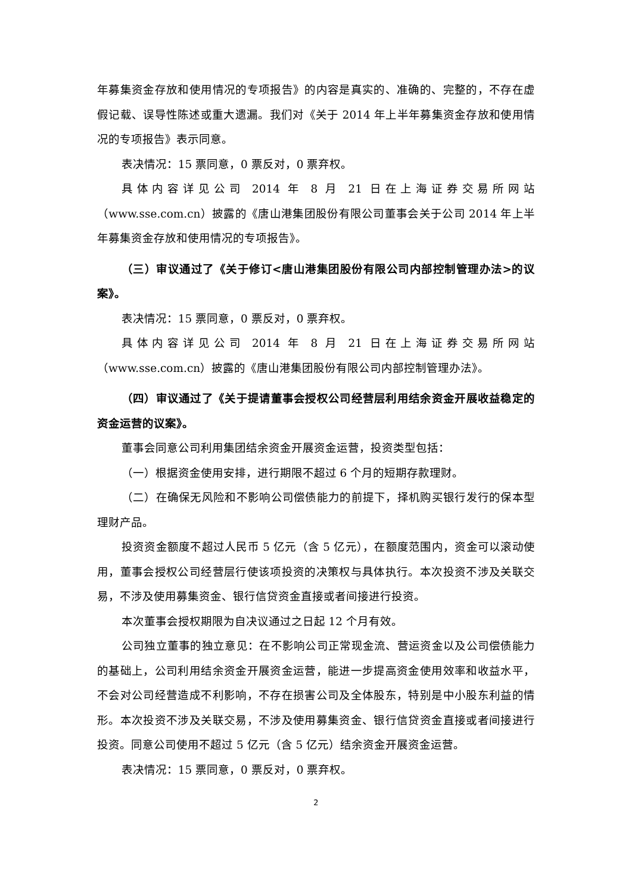年募集资金存放和使用情况的专项报告》的内容是真实的、准确的、完整的，不存在虚假记载、误导性陈述或重大遗漏。我们对《关于 2014 年上半年募集资金存放和使用情况的专项报告》表示同意。
表决情况：15 票同意，0 票反对，0 票弃权。
具体内容详见公司 2014 年 8 月 21 日在上海证券交易所网站（www.sse.com.cn）披露的《唐山港集团股份有限公司董事会关于公司 2014 年上半年募集资金存放和使用情况的专项报告》。
（三）审议通过了《关于修订<唐山港集团股份有限公司内部控制管理办法>的议案》。
表决情况：15 票同意，0 票反对，0 票弃权。
具体内容详见公司 2014 年 8 月 21 日在上海证券交易所网站（www.sse.com.cn）披露的《唐山港集团股份有限公司内部控制管理办法》。
（四）审议通过了《关于提请董事会授权公司经营层利用结余资金开展收益稳定的资金运营的议案》。
董事会同意公司利用集团结余资金开展资金运营，投资类型包括：
（一）根据资金使用安排，进行期限不超过 6 个月的短期存款理财。
（二）在确保无风险和不影响公司偿债能力的前提下，择机购买银行发行的保本型理财产品。
投资资金额度不超过人民币 5 亿元（含 5 亿元），在额度范围内，资金可以滚动使用，董事会授权公司经营层行使该项投资的决策权与具体执行。本次投资不涉及关联交易，不涉及使用募集资金、银行信贷资金直接或者间接进行投资。
本次董事会授权期限为自决议通过之日起 12 个月有效。
公司独立董事的独立意见：在不影响公司正常现金流、营运资金以及公司偿债能力的基础上，公司利用结余资金开展资金运营，能进一步提高资金使用效率和收益水平，不会对公司经营造成不利影响，不存在损害公司及全体股东，特别是中小股东利益的情形。本次投资不涉及关联交易，不涉及使用募集资金、银行信贷资金直接或者间接进行投资。同意公司使用不超过 5 亿元（含 5 亿元）结余资金开展资金运营。
表决情况：15 票同意，0 票反对，0 票弃权。
2